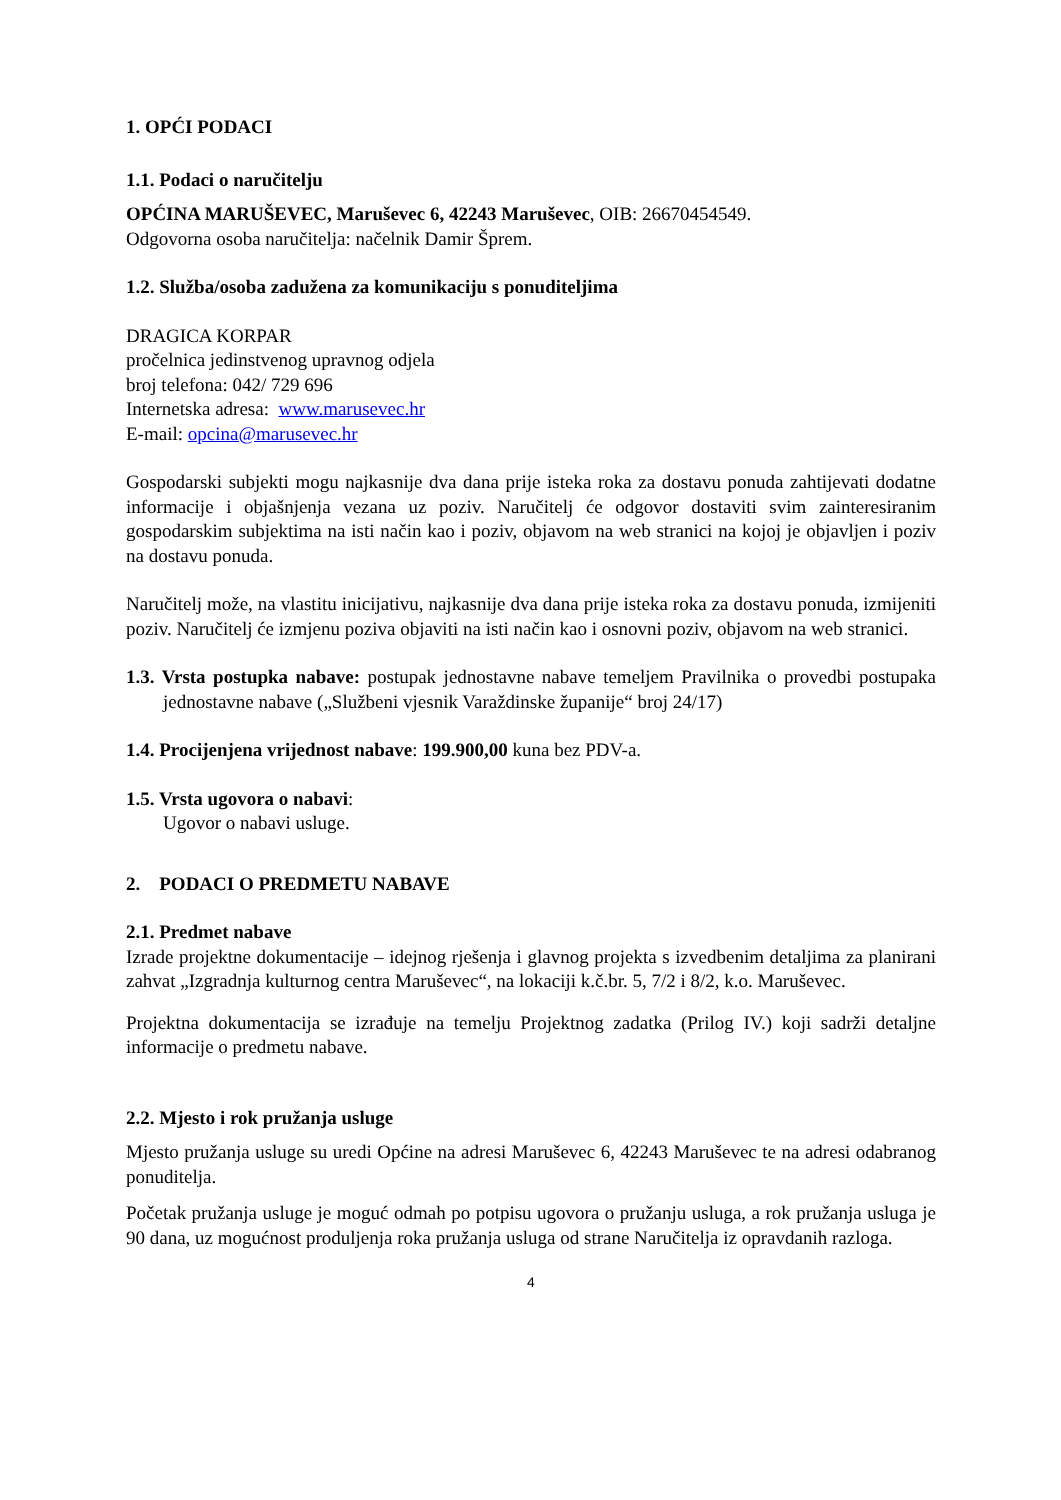1. OPĆI PODACI
1.1. Podaci o naručitelju
OPĆINA MARUŠEVEC, Maruševec 6, 42243 Maruševec, OIB: 26670454549.
Odgovorna osoba naručitelja: načelnik Damir Šprem.
1.2. Služba/osoba zadužena za komunikaciju s ponuditeljima
DRAGICA KORPAR
pročelnica jedinstvenog upravnog odjela
broj telefona: 042/ 729 696
Internetska adresa: www.marusevec.hr
E-mail: opcina@marusevec.hr
Gospodarski subjekti mogu najkasnije dva dana prije isteka roka za dostavu ponuda zahtijevati dodatne informacije i objašnjenja vezana uz poziv. Naručitelj će odgovor dostaviti svim zainteresiranim gospodarskim subjektima na isti način kao i poziv, objavom na web stranici na kojoj je objavljen i poziv na dostavu ponuda.
Naručitelj može, na vlastitu inicijativu, najkasnije dva dana prije isteka roka za dostavu ponuda, izmijeniti poziv. Naručitelj će izmjenu poziva objaviti na isti način kao i osnovni poziv, objavom na web stranici.
1.3. Vrsta postupka nabave: postupak jednostavne nabave temeljem Pravilnika o provedbi postupaka jednostavne nabave („Službeni vjesnik Varaždinske županije“ broj 24/17)
1.4. Procijenjena vrijednost nabave: 199.900,00 kuna bez PDV-a.
1.5. Vrsta ugovora o nabavi:
Ugovor o nabavi usluge.
2. PODACI O PREDMETU NABAVE
2.1. Predmet nabave
Izrade projektne dokumentacije – idejnog rješenja i glavnog projekta s izvedbenim detaljima za planirani zahvat „Izgradnja kulturnog centra Maruševec“, na lokaciji k.č.br. 5, 7/2 i 8/2, k.o. Maruševec.
Projektna dokumentacija se izrađuje na temelju Projektnog zadatka (Prilog IV.) koji sadrži detaljne informacije o predmetu nabave.
2.2. Mjesto i rok pružanja usluge
Mjesto pružanja usluge su uredi Općine na adresi Maruševec 6, 42243 Maruševec te na adresi odabranog ponuditelja.
Početak pružanja usluge je moguć odmah po potpisu ugovora o pružanju usluga, a rok pružanja usluga je 90 dana, uz mogućnost produljenja roka pružanja usluga od strane Naručitelja iz opravdanih razloga.
4